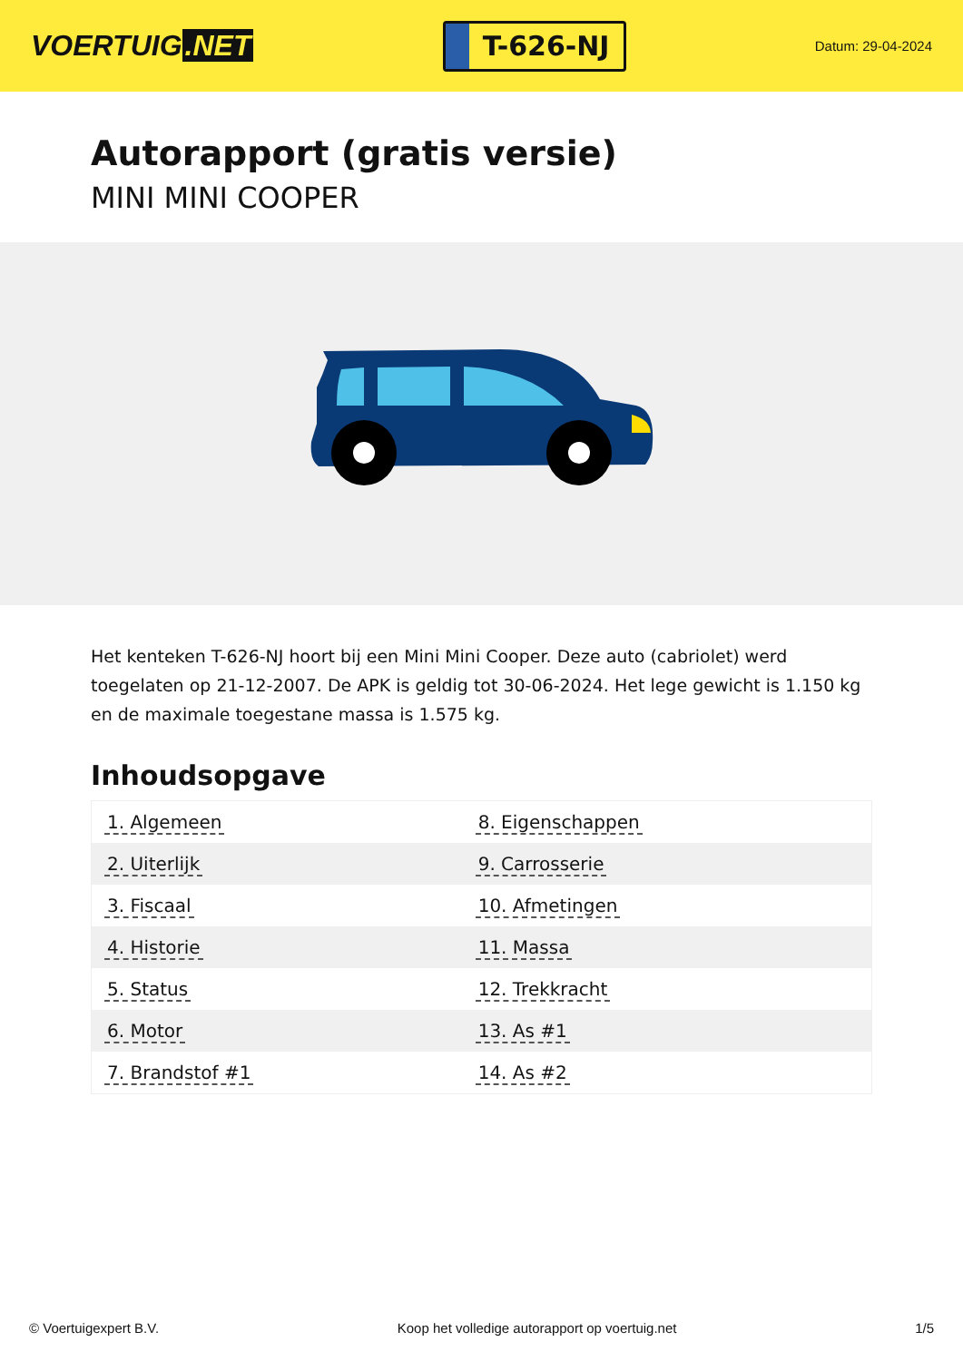VOERTUIG.NET
T-626-NJ
Datum: 29-04-2024
Autorapport (gratis versie)
MINI MINI COOPER
Het kenteken T-626-NJ hoort bij een Mini Mini Cooper. Deze auto (cabriolet) werd toegelaten op 21-12-2007. De APK is geldig tot 30-06-2024. Het lege gewicht is 1.150 kg en de maximale toegestane massa is 1.575 kg.
Inhoudsopgave
| 1. Algemeen | 8. Eigenschappen |
| 2. Uiterlijk | 9. Carrosserie |
| 3. Fiscaal | 10. Afmetingen |
| 4. Historie | 11. Massa |
| 5. Status | 12. Trekkracht |
| 6. Motor | 13. As #1 |
| 7. Brandstof #1 | 14. As #2 |
© Voertuigexpert B.V. Koop het volledige autorapport op voertuig.net 1/5